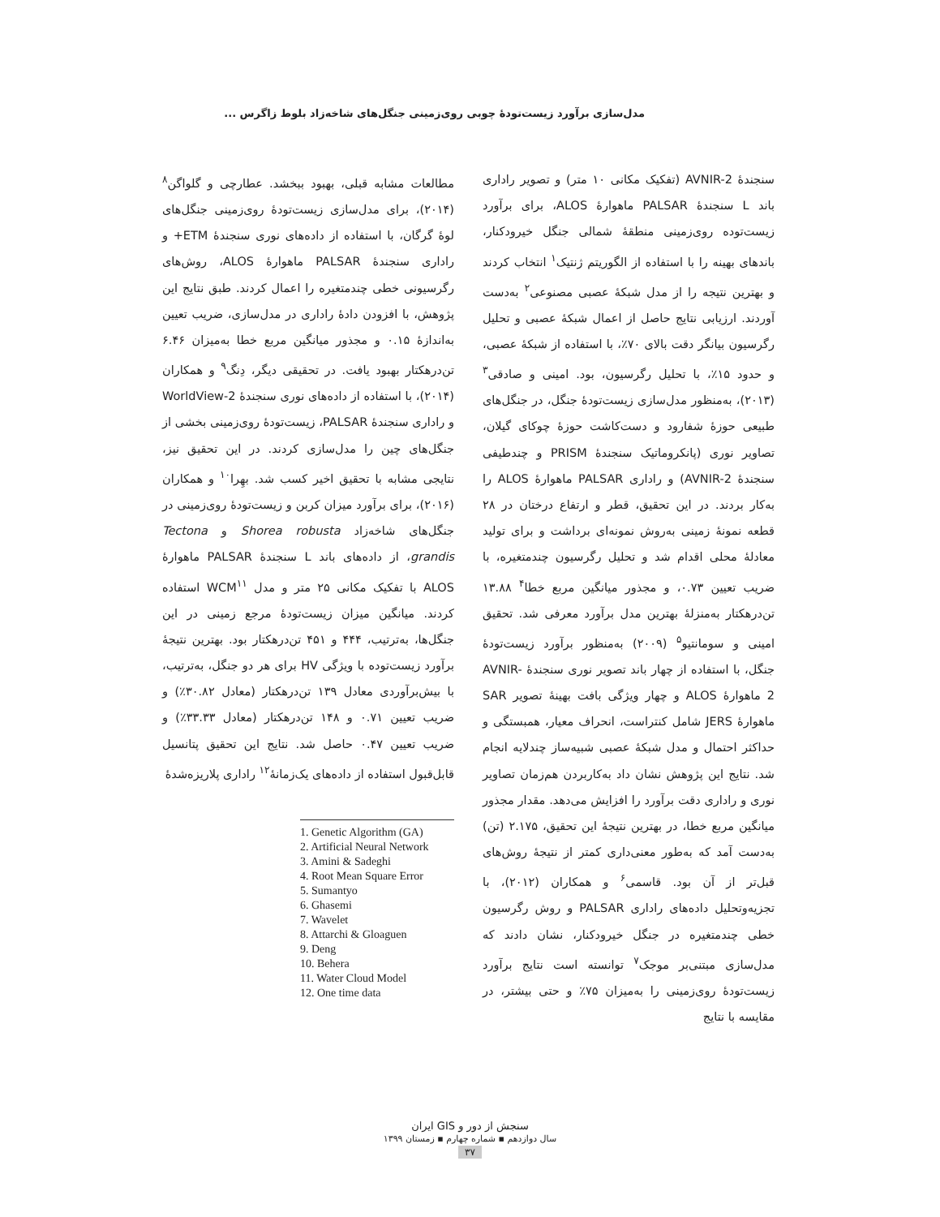مدل‌سازی برآورد زیست‌تودهٔ چوبی روی‌زمینی جنگل‌های شاخه‌زاد بلوط زاگرس ...
سنجندهٔ AVNIR-2 (تفکیک مکانی ۱۰ متر) و تصویر راداری باند L سنجندهٔ PALSAR ماهوارهٔ ALOS، برای برآورد زیست‌توده روی‌زمینی منطقهٔ شمالی جنگل خیرودکنار، باندهای بهینه را با استفاده از الگوریتم ژنتیک<sup>۱</sup> انتخاب کردند و بهترین نتیجه را از مدل شبکهٔ عصبی مصنوعی<sup>۲</sup> به‌دست آوردند. ارزیابی نتایج حاصل از اعمال شبکهٔ عصبی و تحلیل رگرسیون بیانگر دقت بالای ۷۰٪، با استفاده از شبکهٔ عصبی، و حدود ۱۵٪، با تحلیل رگرسیون، بود. امینی و صادقی<sup>۳</sup> (۲۰۱۳)، به‌منظور مدل‌سازی زیست‌تودهٔ جنگل، در جنگل‌های طبیعی حوزهٔ شفارود و دست‌کاشت حوزهٔ چوکای گیلان، تصاویر نوری (پانکروماتیک سنجندهٔ PRISM و چندطیفی سنجندهٔ AVNIR-2) و راداری PALSAR ماهوارهٔ ALOS را به‌کار بردند. در این تحقیق، قطر و ارتفاع درختان در ۲۸ قطعه نمونهٔ زمینی به‌روش نمونه‌ای برداشت و برای تولید معادلهٔ محلی اقدام شد و تحلیل رگرسیون چندمتغیره، با ضریب تعیین ۰.۷۳، و مجذور میانگین مربع خطا<sup>۴</sup> ۱۳.۸۸ تن‌درهکتار به‌منزلهٔ بهترین مدل برآورد معرفی شد. تحقیق امینی و سومانتیو<sup>۵</sup> (۲۰۰۹) به‌منظور برآورد زیست‌تودهٔ جنگل، با استفاده از چهار باند تصویر نوری سنجندهٔ AVNIR-2 ماهوارهٔ ALOS و چهار ویژگی بافت بهینهٔ تصویر SAR ماهوارهٔ JERS شامل کنتراست، انحراف معیار، همبستگی و حداکثر احتمال و مدل شبکهٔ عصبی شبیه‌ساز چندلایه انجام شد. نتایج این پژوهش نشان داد به‌کاربردن هم‌زمان تصاویر نوری و راداری دقت برآورد را افزایش می‌دهد. مقدار مجذور میانگین مربع خطا، در بهترین نتیجهٔ این تحقیق، ۲.۱۷۵ (تن) به‌دست آمد که به‌طور معنی‌داری کمتر از نتیجهٔ روش‌های قبل‌تر از آن بود. قاسمی<sup>۶</sup> و همکاران (۲۰۱۲)، با تجزیه‌وتحلیل داده‌های راداری PALSAR و روش رگرسیون خطی چندمتغیره در جنگل خیرودکنار، نشان دادند که مدل‌سازی مبتنی‌بر موجک<sup>۷</sup> توانسته است نتایج برآورد زیست‌تودهٔ روی‌زمینی را به‌میزان ۷۵٪ و حتی بیشتر، در مقایسه با نتایج
مطالعات مشابه قبلی، بهبود ببخشد. عطارچی و گلواگن<sup>۸</sup> (۲۰۱۴)، برای مدل‌سازی زیست‌تودهٔ روی‌زمینی جنگل‌های لوهٔ گرگان، با استفاده از داده‌های نوری سنجندهٔ ETM+ و راداری سنجندهٔ PALSAR ماهوارهٔ ALOS، روش‌های رگرسیونی خطی چندمتغیره را اعمال کردند. طبق نتایج این پژوهش، با افزودن دادهٔ راداری در مدل‌سازی، ضریب تعیین به‌اندازهٔ ۰.۱۵ و مجذور میانگین مربع خطا به‌میزان ۶.۴۶ تن‌درهکتار بهبود یافت. در تحقیقی دیگر، دِنگ<sup>۹</sup> و همکاران (۲۰۱۴)، با استفاده از داده‌های نوری سنجندهٔ WorldView-2 و راداری سنجندهٔ PALSAR، زیست‌تودهٔ روی‌زمینی بخشی از جنگل‌های چین را مدل‌سازی کردند. در این تحقیق نیز، نتایجی مشابه با تحقیق اخیر کسب شد. بهِرا<sup>۱۰</sup> و همکاران (۲۰۱۶)، برای برآورد میزان کربن و زیست‌تودهٔ روی‌زمینی در جنگل‌های شاخه‌زاد Shorea robusta و Tectona grandis، از داده‌های باند L سنجندهٔ PALSAR ماهوارهٔ ALOS با تفکیک مکانی ۲۵ متر و مدل WCM<sup>۱۱</sup> استفاده کردند. میانگین میزان زیست‌تودهٔ مرجع زمینی در این جنگل‌ها، به‌ترتیب، ۴۴۴ و ۴۵۱ تن‌درهکتار بود. بهترین نتیجهٔ برآورد زیست‌توده با ویژگی HV برای هر دو جنگل، به‌ترتیب، با بیش‌برآوردی معادل ۱۳۹ تن‌درهکتار (معادل ۳۰.۸۲٪) و ضریب تعیین ۰.۷۱ و ۱۴۸ تن‌درهکتار (معادل ۳۳.۳۳٪) و ضریب تعیین ۰.۴۷ حاصل شد. نتایج این تحقیق پتانسیل قابل‌قبول استفاده از داده‌های یک‌زمانهٔ<sup>۱۲</sup> راداری پلاریزه‌شدهٔ
1. Genetic Algorithm (GA)
2. Artificial Neural Network
3. Amini & Sadeghi
4. Root Mean Square Error
5. Sumantyo
6. Ghasemi
7. Wavelet
8. Attarchi & Gloaguen
9. Deng
10. Behera
11. Water Cloud Model
12. One time data
سنجش از دور و GIS ایران
سال دوازدهم ▪ شماره چهارم ▪ زمستان ۱۳۹۹
۳۷